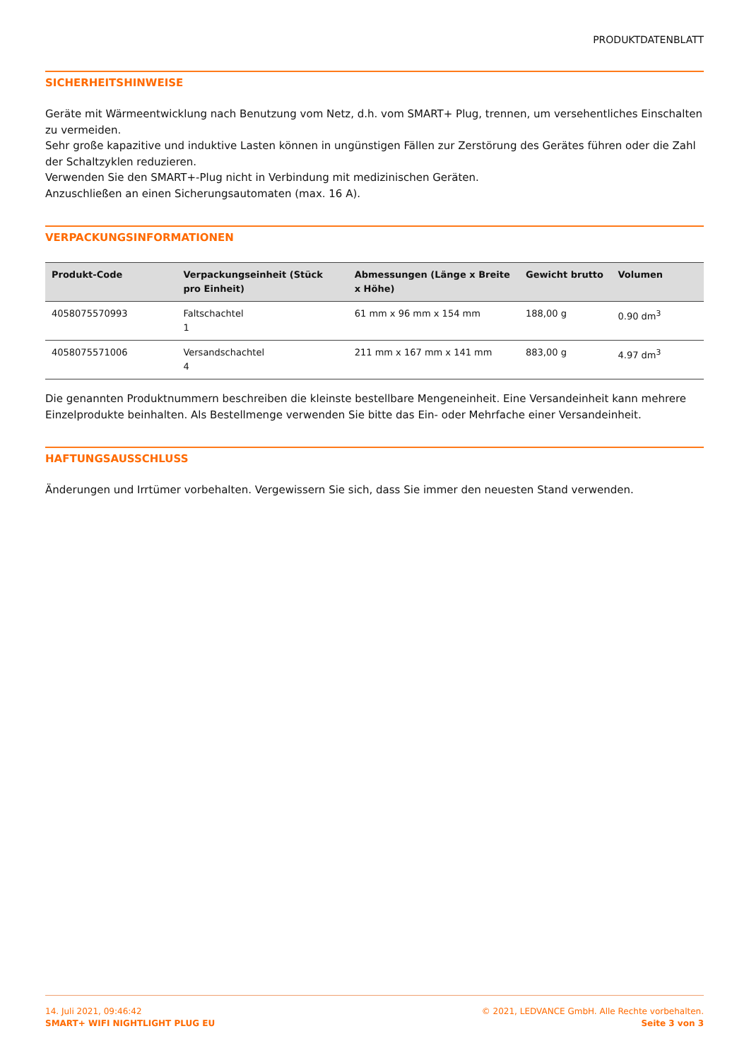PRODUKTDATENBLATT
SICHERHEITSHINWEISE
Geräte mit Wärmeentwicklung nach Benutzung vom Netz, d.h. vom SMART+ Plug, trennen, um versehentliches Einschalten zu vermeiden.
Sehr große kapazitive und induktive Lasten können in ungünstigen Fällen zur Zerstörung des Gerätes führen oder die Zahl der Schaltzyklen reduzieren.
Verwenden Sie den SMART+-Plug nicht in Verbindung mit medizinischen Geräten.
Anzuschließen an einen Sicherungsautomaten (max. 16 A).
VERPACKUNGSINFORMATIONEN
| Produkt-Code | Verpackungseinheit (Stück pro Einheit) | Abmessungen (Länge x Breite x Höhe) | Gewicht brutto | Volumen |
| --- | --- | --- | --- | --- |
| 4058075570993 | Faltschachtel 1 | 61 mm x 96 mm x 154 mm | 188,00 g | 0.90 dm<sup>3</sup> |
| 4058075571006 | Versandschachtel 4 | 211 mm x 167 mm x 141 mm | 883,00 g | 4.97 dm<sup>3</sup> |
Die genannten Produktnummern beschreiben die kleinste bestellbare Mengeneinheit. Eine Versandeinheit kann mehrere Einzelprodukte beinhalten. Als Bestellmenge verwenden Sie bitte das Ein- oder Mehrfache einer Versandeinheit.
HAFTUNGSAUSSCHLUSS
Änderungen und Irrtümer vorbehalten. Vergewissern Sie sich, dass Sie immer den neuesten Stand verwenden.
14. Juli 2021, 09:46:42
SMART+ WIFI NIGHTLIGHT PLUG EU
© 2021, LEDVANCE GmbH. Alle Rechte vorbehalten.
Seite 3 von 3